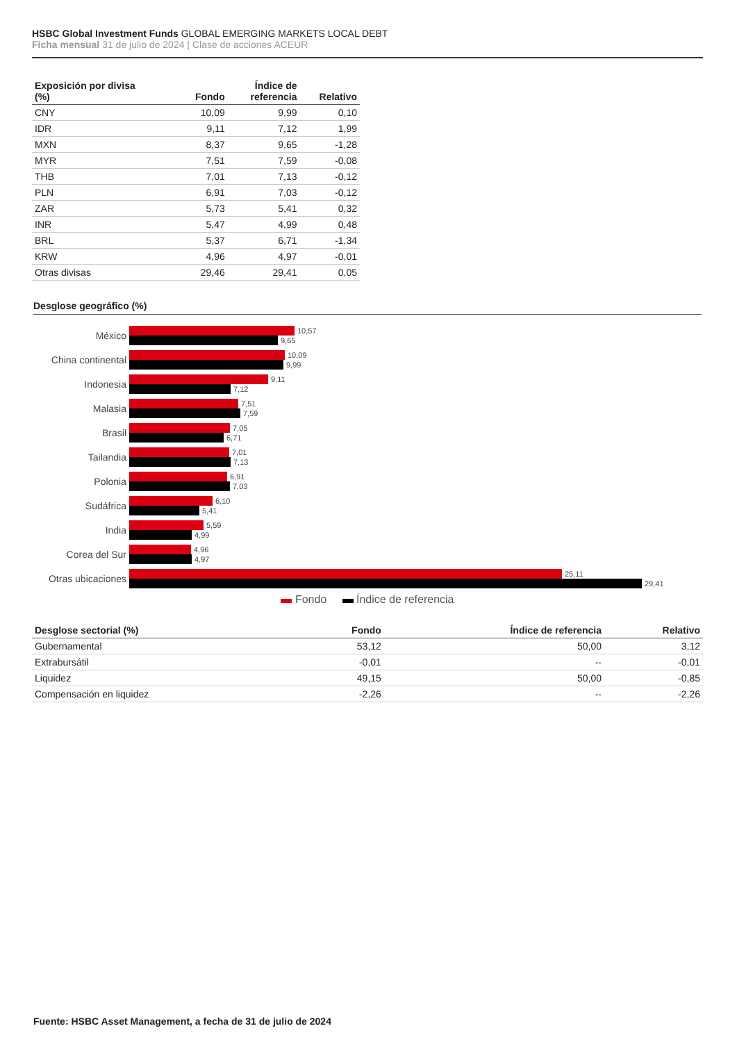HSBC Global Investment Funds GLOBAL EMERGING MARKETS LOCAL DEBT
Ficha mensual 31 de julio de 2024 | Clase de acciones ACEUR
| Exposición por divisa (%) | Fondo | Índice de referencia | Relativo |
| --- | --- | --- | --- |
| CNY | 10,09 | 9,99 | 0,10 |
| IDR | 9,11 | 7,12 | 1,99 |
| MXN | 8,37 | 9,65 | -1,28 |
| MYR | 7,51 | 7,59 | -0,08 |
| THB | 7,01 | 7,13 | -0,12 |
| PLN | 6,91 | 7,03 | -0,12 |
| ZAR | 5,73 | 5,41 | 0,32 |
| INR | 5,47 | 4,99 | 0,48 |
| BRL | 5,37 | 6,71 | -1,34 |
| KRW | 4,96 | 4,97 | -0,01 |
| Otras divisas | 29,46 | 29,41 | 0,05 |
Desglose geográfico (%)
México
10,57
9,65
China continental
10,09
9,99
Indonesia
9,11
7,12
Malasia
7,51
7,59
Brasil
7,05
6,71
Tailandia
7,01
7,13
Polonia
6,91
7,03
Sudáfrica
6,10
5,41
India
5,59
4,99
Corea del Sur
4,96
4,97
Otras ubicaciones
25,11
29,41
Fondo Índice de referencia
| Desglose sectorial (%) | Fondo | Índice de referencia | Relativo |
| --- | --- | --- | --- |
| Gubernamental | 53,12 | 50,00 | 3,12 |
| Extrabursátil | -0,01 | -- | -0,01 |
| Liquidez | 49,15 | 50,00 | -0,85 |
| Compensación en liquidez | -2,26 | -- | -2,26 |
Fuente: HSBC Asset Management, a fecha de 31 de julio de 2024